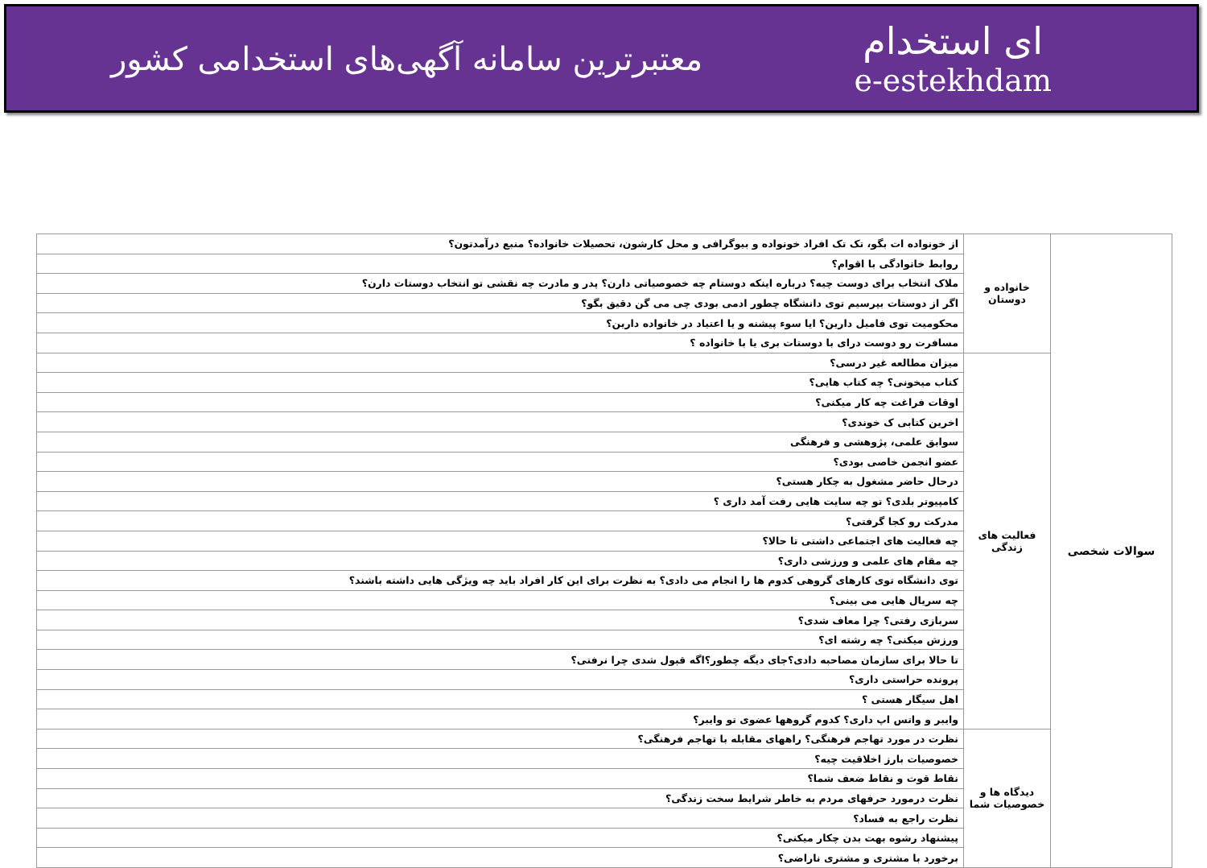ای استخدام
e-estekhdam
معتبرترین سامانه آگهی‌های استخدامی کشور
| سوالات شخصی | خانواده و دوستان | از خونواده ات بگو، تک تک افراد خونواده و بیوگرافی و محل کارشون، تحصیلات خانواده؟ منبع درآمدتون؟ |
| | | روابط خانوادگی با اقوام؟ |
| | | ملاک انتخاب برای دوست چیه؟ درباره اینکه دوستام چه خصوصیاتی دارن؟ پدر و مادرت چه نقشی تو انتخاب دوستات دارن؟ |
| | | اگر از دوستات بپرسیم توی دانشگاه چطور ادمی بودی چی می گن دقیق بگو؟ |
| | | محکومیت توی فامیل دارین؟ ایا سوء پیشنه و یا اعتیاد در خانواده دارین؟ |
| | | مسافرت رو دوست درای با دوستات بری یا با خانواده ؟ |
| | فعالیت های زندگی | میزان مطالعه غیر درسی؟ |
| | | کتاب میخونی؟ چه کتاب هایی؟ |
| | | اوقات فراغت چه کار میکنی؟ |
| | | اخرین کتابی ک خوندی؟ |
| | | سوابق علمی، پژوهشی و فرهنگی |
| | | عضو انجمن خاصی بودی؟ |
| | | درحال حاضر مشغول به چکار هستی؟ |
| | | کامپیوتر بلدی؟ تو چه سایت هایی رفت آمد داری ؟ |
| | | مدرکت رو کجا گرفتی؟ |
| | | چه فعالیت های اجتماعی داشتی تا حالا؟ |
| | | چه مقام های علمی و ورزشی داری؟ |
| | | توی دانشگاه توی کارهای گروهی کدوم ها را انجام می دادی؟ به نظرت برای این کار افراد باید چه ویژگی هایی داشته باشند؟ |
| | | چه سریال هایی می بینی؟ |
| | | سربازی رفتی؟ چرا معاف شدی؟ |
| | | ورزش میکنی؟ چه رشته ای؟ |
| | | تا حالا برای سازمان مصاحبه دادی؟جای دیگه چطور؟اگه قبول شدی چرا نرفتی؟ |
| | | پرونده حراستی داری؟ |
| | | اهل سیگار هستی ؟ |
| | | وایبر و واتس اپ داری؟ کدوم گروهها عضوی تو وایبر؟ |
| | دیدگاه ها و خصوصیات شما | نظرت در مورد تهاجم فرهنگی؟ راههای مقابله با تهاجم فرهنگی؟ |
| | | خصوصیات بارز اخلاقیت چیه؟ |
| | | نقاط قوت و نقاط ضعف شما؟ |
| | | نظرت درمورد حرفهای مردم به خاطر شرایط سخت زندگی؟ |
| | | نظرت راجع به فساد؟ |
| | | پیشنهاد رشوه بهت بدن چکار میکنی؟ |
| | | برخورد با مشتری و مشتری ناراضی؟ |